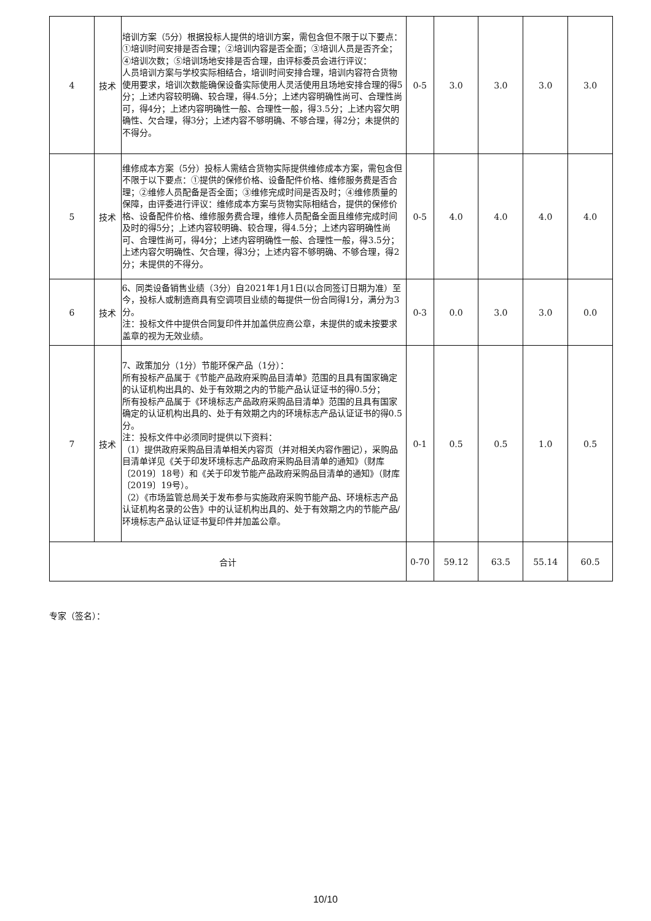| 4 | 技术 | 培训方案（5分）根据投标人提供的培训方案，需包含但不限于以下要点：①培训时间安排是否合理；②培训内容是否全面；③培训人员是否齐全；④培训次数；⑤培训场地安排是否合理，由评标委员会进行评议： 人员培训方案与学校实际相结合，培训时间安排合理，培训内容符合货物使用要求，培训次数能确保设备实际使用人灵活使用且场地安排合理的得5分；上述内容较明确、较合理，得4.5分；上述内容明确性尚可、合理性尚可，得4分；上述内容明确性一般、合理性一般，得3.5分；上述内容欠明确性、欠合理，得3分；上述内容不够明确、不够合理，得2分；未提供的不得分。 | 0-5 | 3.0 | 3.0 | 3.0 | 3.0 |
| 5 | 技术 | 维修成本方案（5分）投标人需结合货物实际提供维修成本方案，需包含但不限于以下要点：①提供的保修价格、设备配件价格、维修服务费是否合理；②维修人员配备是否全面；③维修完成时间是否及时；④维修质量的保障，由评委进行评议：维修成本方案与货物实际相结合，提供的保修价格、设备配件价格、维修服务费合理，维修人员配备全面且维修完成时间及时的得5分；上述内容较明确、较合理，得4.5分；上述内容明确性尚可、合理性尚可，得4分；上述内容明确性一般、合理性一般，得3.5分；上述内容欠明确性、欠合理，得3分；上述内容不够明确、不够合理，得2分；未提供的不得分。 | 0-5 | 4.0 | 4.0 | 4.0 | 4.0 |
| 6 | 技术 | 6、同类设备销售业绩（3分）自2021年1月1日(以合同签订日期为准）至今，投标人或制造商具有空调项目业绩的每提供一份合同得1分，满分为3分。 注：投标文件中提供合同复印件并加盖供应商公章，未提供的或未按要求盖章的视为无效业绩。 | 0-3 | 0.0 | 3.0 | 3.0 | 0.0 |
| 7 | 技术 | 7、政策加分（1分）节能环保产品（1分）： 所有投标产品属于《节能产品政府采购品目清单》范围的且具有国家确定的认证机构出具的、处于有效期之内的节能产品认证证书的得0.5分； 所有投标产品属于《环境标志产品政府采购品目清单》范围的且具有国家确定的认证机构出具的、处于有效期之内的环境标志产品认证证书的得0.5分。 注：投标文件中必须同时提供以下资料： （1）提供政府采购品目清单相关内容页（并对相关内容作圈记），采购品目清单详见《关于印发环境标志产品政府采购品目清单的通知》（财库〔2019〕18号）和《关于印发节能产品政府采购品目清单的通知》（财库〔2019〕19号）。 （2）《市场监管总局关于发布参与实施政府采购节能产品、环境标志产品认证机构名录的公告》中的认证机构出具的、处于有效期之内的节能产品/环境标志产品认证证书复印件并加盖公章。 | 0-1 | 0.5 | 0.5 | 1.0 | 0.5 |
| 合计 | | | 0-70 | 59.12 | 63.5 | 55.14 | 60.5 |
专家（签名）：
10/10